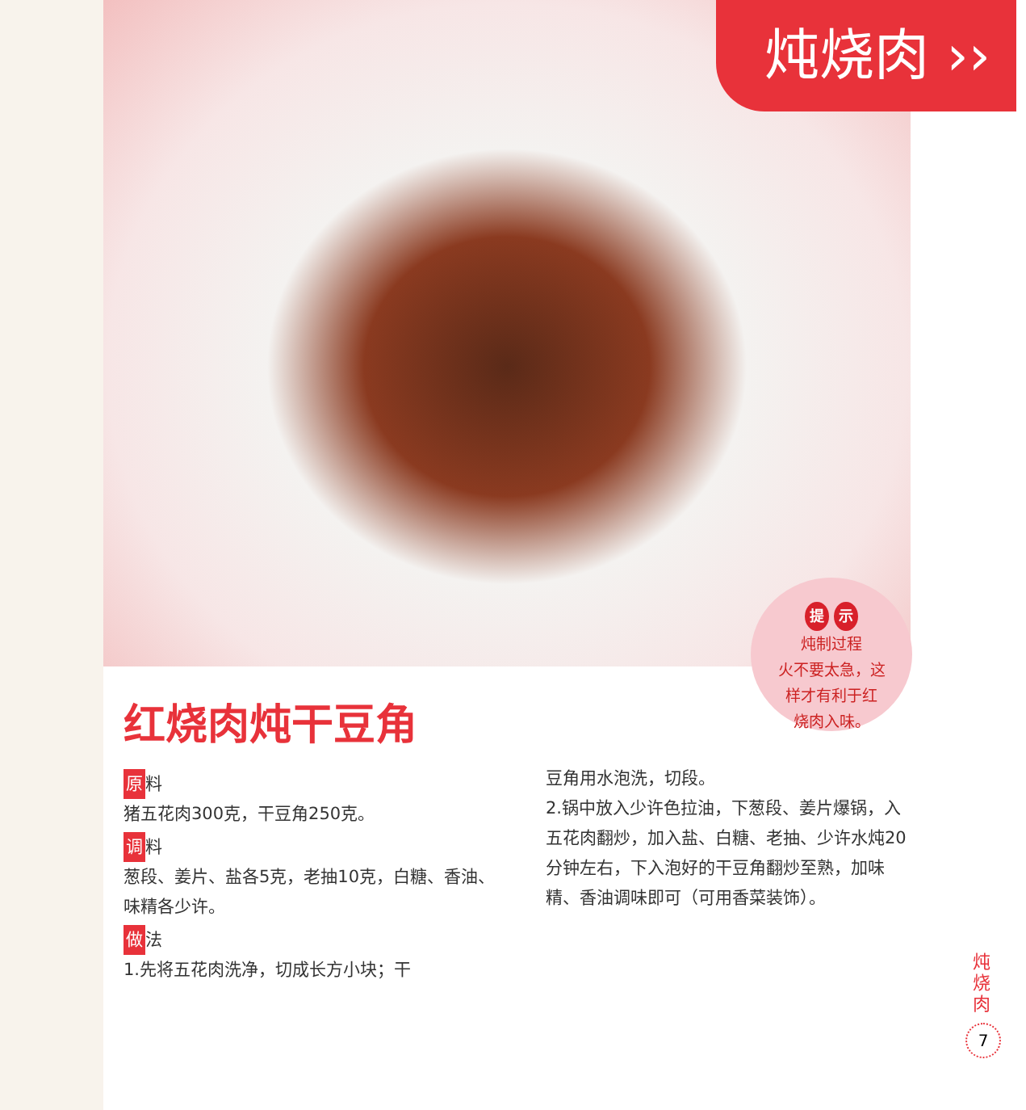炖烧肉 ››
提 示
炖制过程
火不要太急，这
样才有利于红
烧肉入味。
红烧肉炖干豆角
原 料
猪五花肉300克，干豆角250克。
调 料
葱段、姜片、盐各5克，老抽10克，白糖、香油、味精各少许。
做 法
1.先将五花肉洗净，切成长方小块；干
豆角用水泡洗，切段。
2.锅中放入少许色拉油，下葱段、姜片爆锅，入五花肉翻炒，加入盐、白糖、老抽、少许水炖20分钟左右，下入泡好的干豆角翻炒至熟，加味精、香油调味即可（可用香菜装饰）。
炖 烧 肉
7